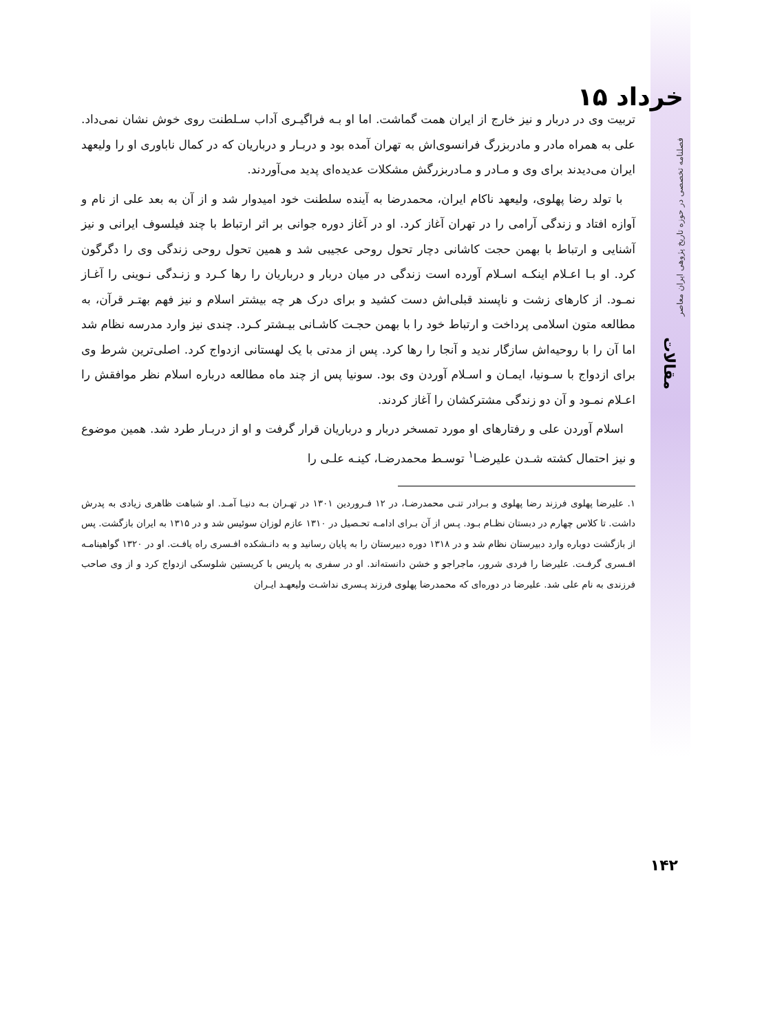تربیت وی در دربار و نیز خارج از ایران همت گماشت. اما او بـه فراگیـری آداب سـلطنت روی خوش نشان نمی‌داد. علی به همراه مادر و مادربزرگ فرانسوی‌اش به تهران آمده بود و دربـار و درباریان که در کمال ناباوری او را ولیعهد ایران می‌دیدند برای وی و مـادر و مـادربزرگش مشکلات عدیده‌ای پدید می‌آوردند.
با تولد رضا پهلوی، ولیعهد ناکام ایران، محمدرضا به آینده سلطنت خود امیدوار شد و از آن به بعد علی از نام و آوازه افتاد و زندگی آرامی را در تهران آغاز کرد. او در آغاز دوره جوانی بر اثر ارتباط با چند فیلسوف ایرانی و نیز آشنایی و ارتباط با بهمن حجت کاشانی دچار تحول روحی عجیبی شد و همین تحول روحی زندگی وی را دگرگون کرد. او بـا اعـلام اینکـه اسـلام آورده است زندگی در میان دربار و درباریان را رها کـرد و زنـدگی نـوینی را آغـاز نمـود. از کارهای زشت و ناپسند قبلی‌اش دست کشید و برای درک هر چه بیشتر اسلام و نیز فهم بهتـر قرآن، به مطالعه متون اسلامی پرداخت و ارتباط خود را با بهمن حجـت کاشـانی بیـشتر کـرد. چندی نیز وارد مدرسه نظام شد اما آن را با روحیه‌اش سازگار ندید و آنجا را رها کرد. پس از مدتی با یک لهستانی ازدواج کرد. اصلی‌ترین شرط وی برای ازدواج با سـونیا، ایمـان و اسـلام آوردن وی بود. سونیا پس از چند ماه مطالعه درباره اسلام نظر موافقش را اعـلام نمـود و آن دو زندگی مشترکشان را آغاز کردند.
اسلام آوردن علی و رفتارهای او مورد تمسخر دربار و درباریان قرار گرفت و او از دربـار طرد شد. همین موضوع و نیز احتمال کشته شـدن علیرضـا<sup>۱</sup> توسـط محمدرضـا، کینـه علـی را
۱. علیرضا پهلوی فرزند رضا پهلوی و بـرادر تنـی محمدرضـا، در ۱۲ فـروردین ۱۳۰۱ در تهـران بـه دنیـا آمـد. او شباهت ظاهری زیادی به پدرش داشت. تا کلاس چهارم در دبستان نظـام بـود. پـس از آن بـرای ادامـه تحـصیل در ۱۳۱۰ عازم لوزان سوئیس شد و در ۱۳۱۵ به ایران بازگشت. پس از بازگشت دوباره وارد دبیرستان نظام شد و در ۱۳۱۸ دوره دبیرستان را به پایان رسانید و به دانـشکده افـسری راه یافـت. او در ۱۳۲۰ گواهینامـه افـسری گرفـت. علیرضا را فردی شرور، ماجراجو و خشن دانسته‌اند. او در سفری به پاریس با کریستین شلوسکی ازدواج کرد و از وی صاحب فرزندی به نام علی شد. علیرضا در دوره‌ای که محمدرضا پهلوی فرزند پـسری نداشـت ولیعهـد ایـران
۱۵ خرداد
فصلنامه تخصصی در حوزه تاریخ پژوهی ایران معاصر
مقالات
۱۴۲